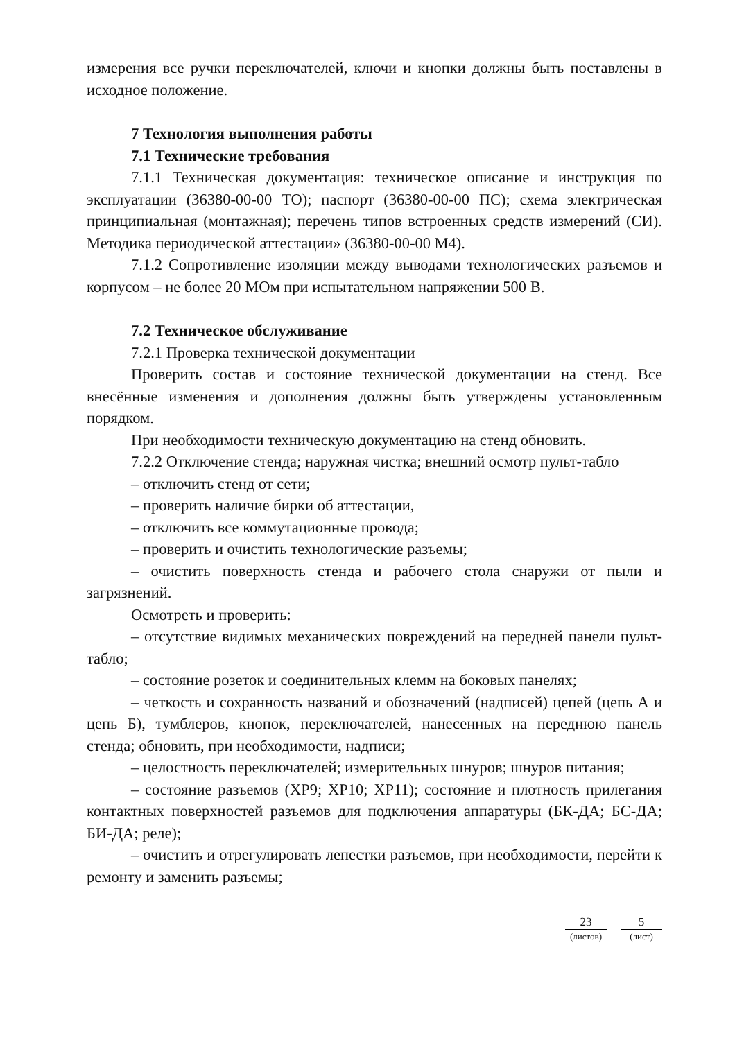измерения все ручки переключателей, ключи и кнопки должны быть поставлены в исходное положение.
7 Технология выполнения работы
7.1 Технические требования
7.1.1 Техническая документация: техническое описание и инструкция по эксплуатации (36380-00-00 ТО); паспорт (36380-00-00 ПС); схема электрическая принципиальная (монтажная); перечень типов встроенных средств измерений (СИ). Методика периодической аттестации» (36380-00-00 М4).
7.1.2 Сопротивление изоляции между выводами технологических разъемов и корпусом – не более 20 МОм при испытательном напряжении 500 В.
7.2 Техническое обслуживание
7.2.1 Проверка технической документации
Проверить состав и состояние технической документации на стенд. Все внесённые изменения и дополнения должны быть утверждены установленным порядком.
При необходимости техническую документацию на стенд обновить.
7.2.2 Отключение стенда; наружная чистка; внешний осмотр пульт-табло
– отключить стенд от сети;
– проверить наличие бирки об аттестации,
– отключить все коммутационные провода;
– проверить и очистить технологические разъемы;
– очистить поверхность стенда и рабочего стола снаружи от пыли и загрязнений.
Осмотреть и проверить:
– отсутствие видимых механических повреждений на передней панели пульт-табло;
– состояние розеток и соединительных клемм на боковых панелях;
– четкость и сохранность названий и обозначений (надписей) цепей (цепь А и цепь Б), тумблеров, кнопок, переключателей, нанесенных на переднюю панель стенда; обновить, при необходимости, надписи;
– целостность переключателей; измерительных шнуров; шнуров питания;
– состояние разъемов (ХР9; ХР10; ХР11); состояние и плотность прилегания контактных поверхностей разъемов для подключения аппаратуры (БК-ДА; БС-ДА; БИ-ДА; реле);
– очистить и отрегулировать лепестки разъемов, при необходимости, перейти к ремонту и заменить разъемы;
23
(листов)
5
(лист)